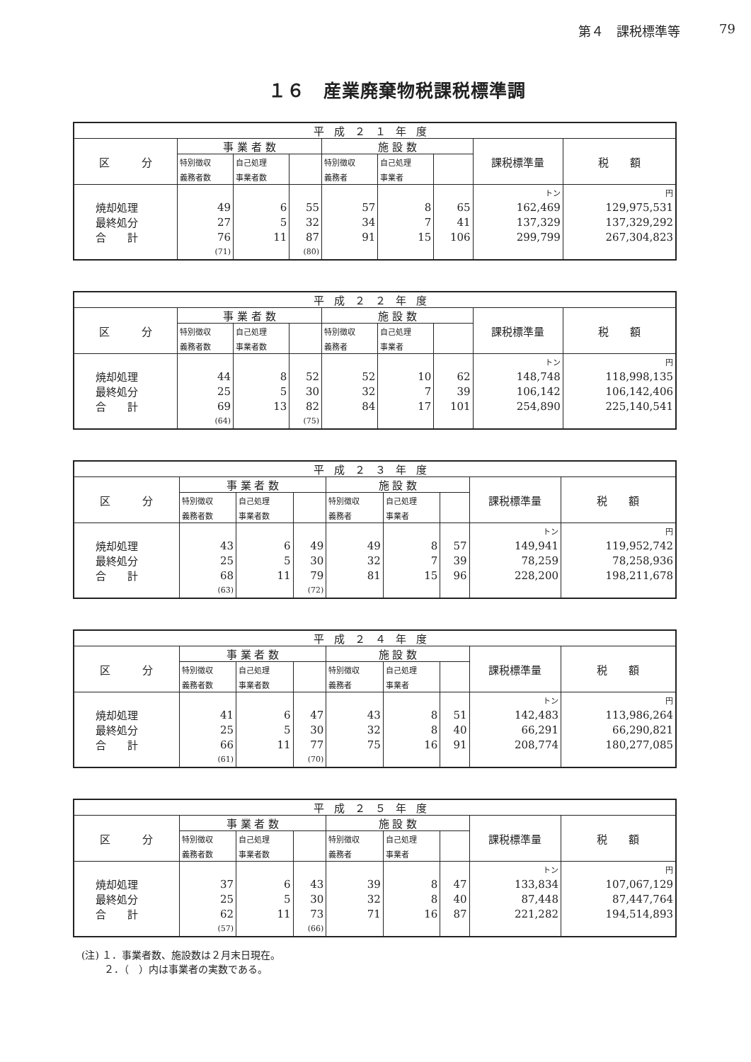第４　課税標準等 79
１６　産業廃棄物税課税標準調
| 平成２１年度 | | | | | | | | |
| --- | --- | --- | --- | --- | --- | --- | --- | --- |
| 区 分 | 事 業 者 数 | | | 施 設 数 | | | 課税標準量 | 税 額 |
| | 特別徴収 | 自己処理 | | 特別徴収 | 自己処理 | | | |
| | 義務者数 | 事業者数 | | 義務者 | 事業者 | | | |
| | | | | | | | トン | 円 |
| 焼却処理 | 49 | 6 | 55 | 57 | 8 | 65 | 162,469 | 129,975,531 |
| 最終処分 | 27 | 5 | 32 | 34 | 7 | 41 | 137,329 | 137,329,292 |
| 合 計 | 76 | 11 | 87 | 91 | 15 | 106 | 299,799 | 267,304,823 |
| | (71) | | (80) | | | | | |
| 平成２２年度 | | | | | | | | |
| --- | --- | --- | --- | --- | --- | --- | --- | --- |
| 区 分 | 事 業 者 数 | | | 施 設 数 | | | 課税標準量 | 税 額 |
| | 特別徴収 | 自己処理 | | 特別徴収 | 自己処理 | | | |
| | 義務者数 | 事業者数 | | 義務者 | 事業者 | | | |
| | | | | | | | トン | 円 |
| 焼却処理 | 44 | 8 | 52 | 52 | 10 | 62 | 148,748 | 118,998,135 |
| 最終処分 | 25 | 5 | 30 | 32 | 7 | 39 | 106,142 | 106,142,406 |
| 合 計 | 69 | 13 | 82 | 84 | 17 | 101 | 254,890 | 225,140,541 |
| | (64) | | (75) | | | | | |
| 平成２３年度 | | | | | | | | |
| --- | --- | --- | --- | --- | --- | --- | --- | --- |
| 区 分 | 事 業 者 数 | | | 施 設 数 | | | 課税標準量 | 税 額 |
| | 特別徴収 | 自己処理 | | 特別徴収 | 自己処理 | | | |
| | 義務者数 | 事業者数 | | 義務者 | 事業者 | | | |
| | | | | | | | トン | 円 |
| 焼却処理 | 43 | 6 | 49 | 49 | 8 | 57 | 149,941 | 119,952,742 |
| 最終処分 | 25 | 5 | 30 | 32 | 7 | 39 | 78,259 | 78,258,936 |
| 合 計 | 68 | 11 | 79 | 81 | 15 | 96 | 228,200 | 198,211,678 |
| | (63) | | (72) | | | | | |
| 平成２４年度 | | | | | | | | |
| --- | --- | --- | --- | --- | --- | --- | --- | --- |
| 区 分 | 事 業 者 数 | | | 施 設 数 | | | 課税標準量 | 税 額 |
| | 特別徴収 | 自己処理 | | 特別徴収 | 自己処理 | | | |
| | 義務者数 | 事業者数 | | 義務者 | 事業者 | | | |
| | | | | | | | トン | 円 |
| 焼却処理 | 41 | 6 | 47 | 43 | 8 | 51 | 142,483 | 113,986,264 |
| 最終処分 | 25 | 5 | 30 | 32 | 8 | 40 | 66,291 | 66,290,821 |
| 合 計 | 66 | 11 | 77 | 75 | 16 | 91 | 208,774 | 180,277,085 |
| | (61) | | (70) | | | | | |
| 平成２５年度 | | | | | | | | |
| --- | --- | --- | --- | --- | --- | --- | --- | --- |
| 区 分 | 事 業 者 数 | | | 施 設 数 | | | 課税標準量 | 税 額 |
| | 特別徴収 | 自己処理 | | 特別徴収 | 自己処理 | | | |
| | 義務者数 | 事業者数 | | 義務者 | 事業者 | | | |
| | | | | | | | トン | 円 |
| 焼却処理 | 37 | 6 | 43 | 39 | 8 | 47 | 133,834 | 107,067,129 |
| 最終処分 | 25 | 5 | 30 | 32 | 8 | 40 | 87,448 | 87,447,764 |
| 合 計 | 62 | 11 | 73 | 71 | 16 | 87 | 221,282 | 194,514,893 |
| | (57) | | (66) | | | | | |
(注) １．事業者数、施設数は２月末日現在。
　　 ２．（　）内は事業者の実数である。